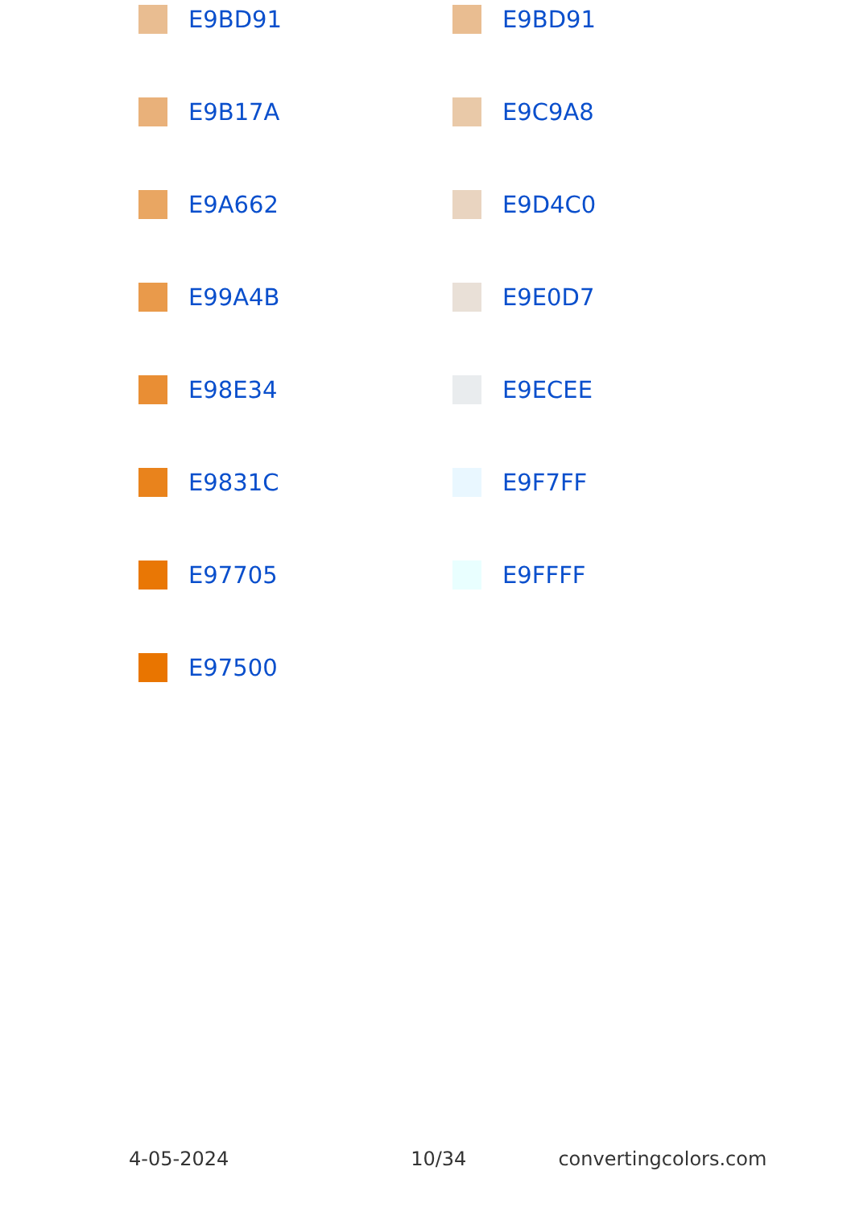E9BD91
E9BD91
E9B17A
E9C9A8
E9A662
E9D4C0
E99A4B
E9E0D7
E98E34
E9ECEE
E9831C
E9F7FF
E97705
E9FFFF
E97500
4-05-2024 10/34 convertingcolors.com